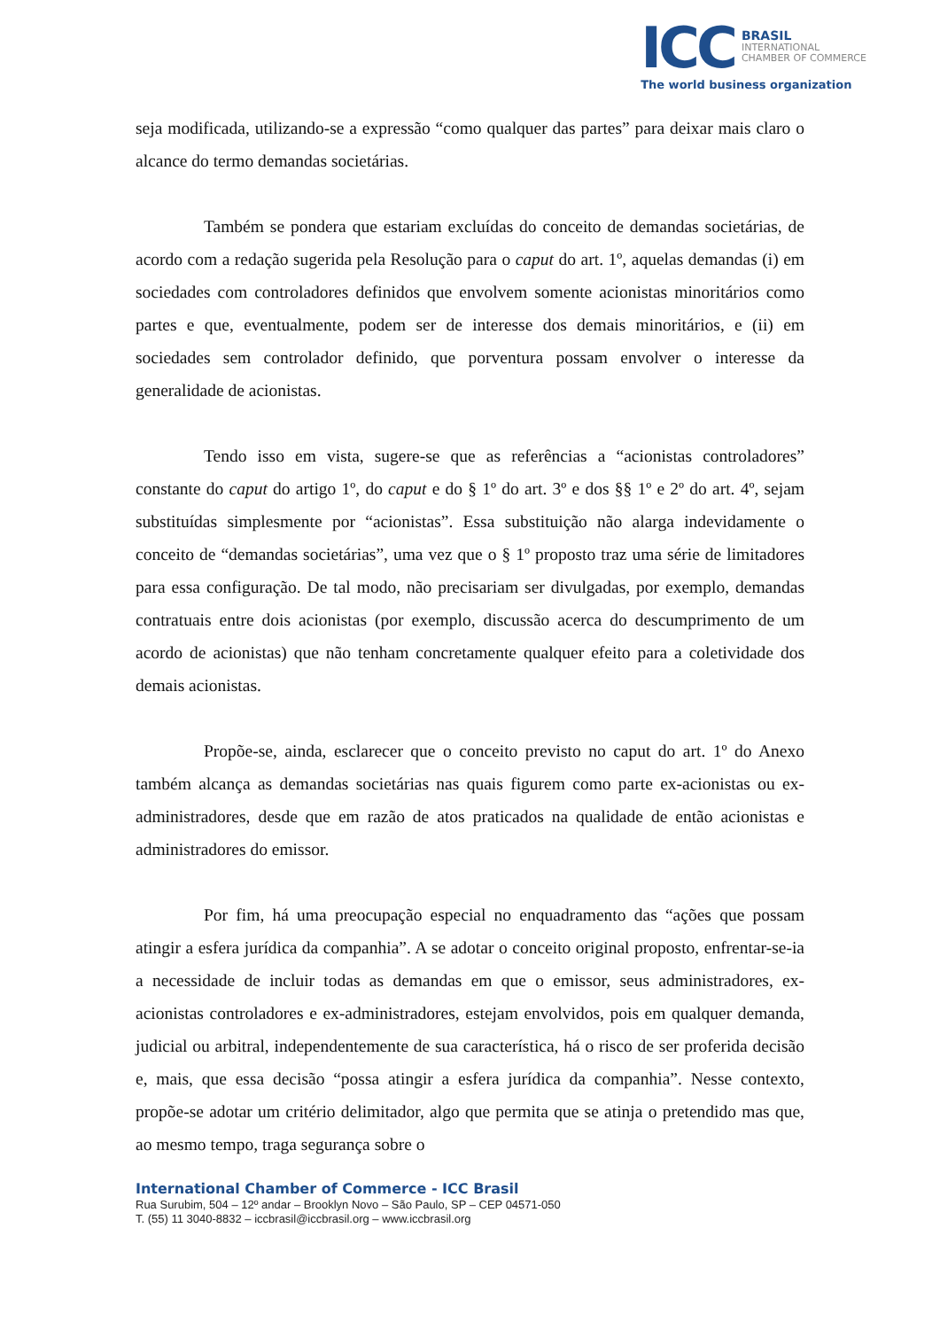ICC
BRASIL
INTERNATIONAL
CHAMBER OF COMMERCE
The world business organization
seja modificada, utilizando-se a expressão “como qualquer das partes” para deixar mais claro o alcance do termo demandas societárias.
Também se pondera que estariam excluídas do conceito de demandas societárias, de acordo com a redação sugerida pela Resolução para o caput do art. 1º, aquelas demandas (i) em sociedades com controladores definidos que envolvem somente acionistas minoritários como partes e que, eventualmente, podem ser de interesse dos demais minoritários, e (ii) em sociedades sem controlador definido, que porventura possam envolver o interesse da generalidade de acionistas.
Tendo isso em vista, sugere-se que as referências a “acionistas controladores” constante do caput do artigo 1º, do caput e do § 1º do art. 3º e dos §§ 1º e 2º do art. 4º, sejam substituídas simplesmente por “acionistas”. Essa substituição não alarga indevidamente o conceito de “demandas societárias”, uma vez que o § 1º proposto traz uma série de limitadores para essa configuração. De tal modo, não precisariam ser divulgadas, por exemplo, demandas contratuais entre dois acionistas (por exemplo, discussão acerca do descumprimento de um acordo de acionistas) que não tenham concretamente qualquer efeito para a coletividade dos demais acionistas.
Propõe-se, ainda, esclarecer que o conceito previsto no caput do art. 1º do Anexo também alcança as demandas societárias nas quais figurem como parte ex-acionistas ou ex-administradores, desde que em razão de atos praticados na qualidade de então acionistas e administradores do emissor.
Por fim, há uma preocupação especial no enquadramento das “ações que possam atingir a esfera jurídica da companhia”. A se adotar o conceito original proposto, enfrentar-se-ia a necessidade de incluir todas as demandas em que o emissor, seus administradores, ex-acionistas controladores e ex-administradores, estejam envolvidos, pois em qualquer demanda, judicial ou arbitral, independentemente de sua característica, há o risco de ser proferida decisão e, mais, que essa decisão “possa atingir a esfera jurídica da companhia”. Nesse contexto, propõe-se adotar um critério delimitador, algo que permita que se atinja o pretendido mas que, ao mesmo tempo, traga segurança sobre o
International Chamber of Commerce - ICC Brasil
Rua Surubim, 504 – 12º andar – Brooklyn Novo – São Paulo, SP – CEP 04571-050
T. (55) 11 3040-8832 – iccbrasil@iccbrasil.org – www.iccbrasil.org